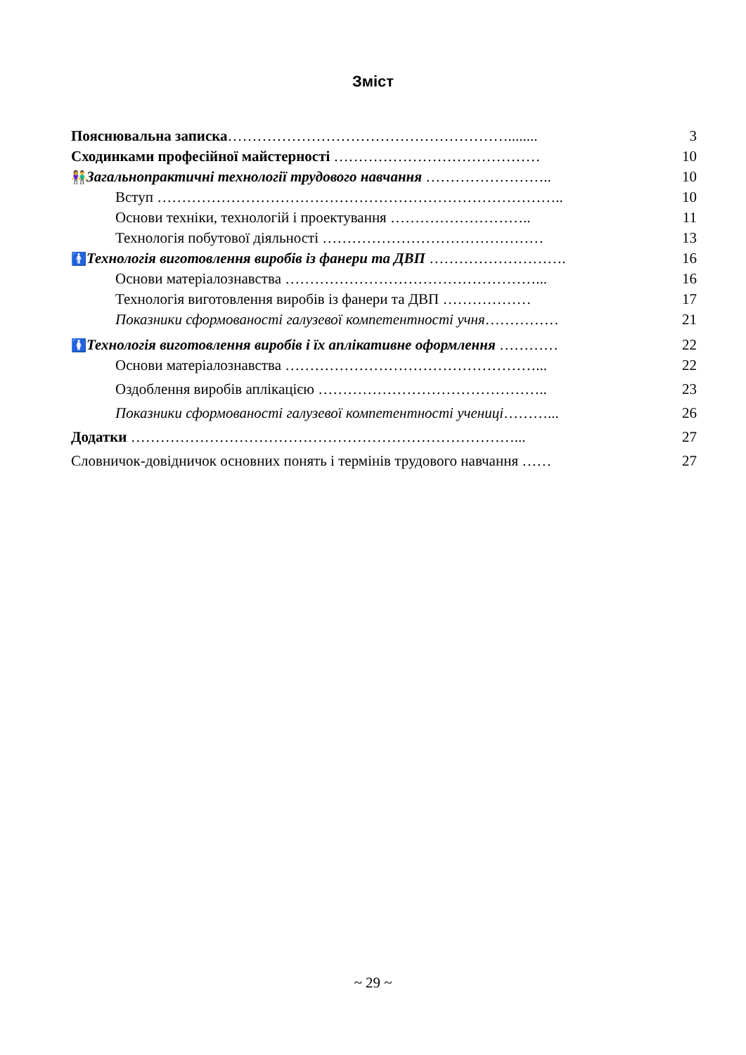Зміст
| Пояснювальна записка …………………………………………………........ | 3 |
| Сходинками професійної майстерності …………………………………… | 10 |
| 👫 Загальнопрактичні технології трудового навчання …………………….. | 10 |
| Вступ ……………………………………………………………………….. | 10 |
| Основи техніки, технологій і проектування ……………………….. | 11 |
| Технологія побутової діяльності ……………………………………… | 13 |
| 🚹 Технологія виготовлення виробів із фанери та ДВП ………………………. | 16 |
| Основи матеріалознавства ……………………………………………... | 16 |
| Технологія виготовлення виробів із фанери та ДВП ……………… | 17 |
| Показники сформованості галузевої компетентності учня …………… | 21 |
| 🚺 Технологія виготовлення виробів і їх аплікативне оформлення ………… | 22 |
| Основи матеріалознавства ……………………………………………... | 22 |
| Оздоблення виробів аплікацією ……………………………………….. | 23 |
| Показники сформованості галузевої компетентності учениці ………... | 26 |
| Додатки ……………………………………………………………………... | 27 |
| Словничок-довідничок основних понять і термінів трудового навчання …… | 27 |
~ 29 ~